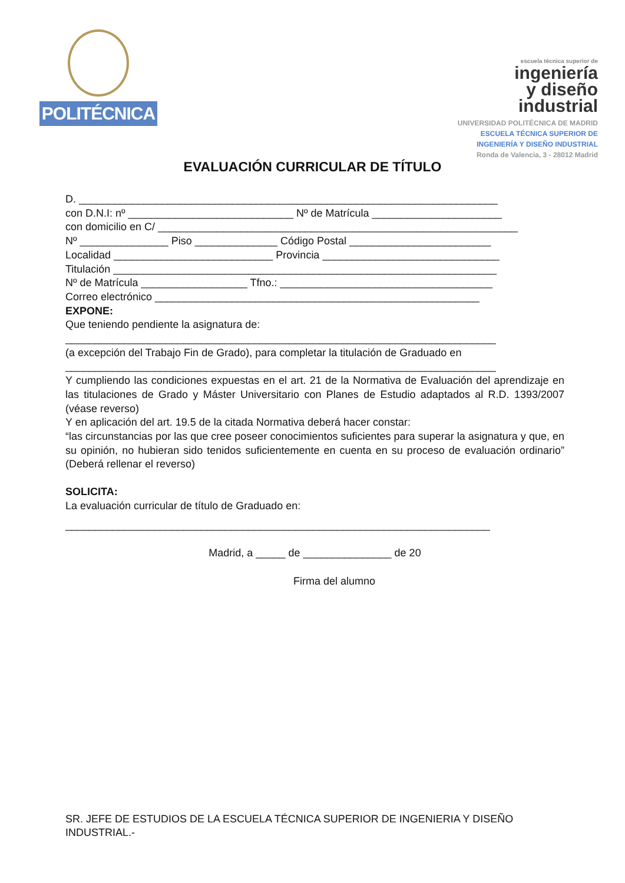POLITÉCNICA
escuela técnica superior de
ingeniería
y diseño
industrial
UNIVERSIDAD POLITÉCNICA DE MADRID
ESCUELA TÉCNICA SUPERIOR DE
INGENIERÍA Y DISEÑO INDUSTRIAL
Ronda de Valencia, 3 - 28012 Madrid
EVALUACIÓN CURRICULAR DE TÍTULO
D. _______________________________________________________________________
con D.N.I: nº ____________________________ Nº de Matrícula ______________________
con domicilio en C/ _____________________________________________________________
Nº _______________ Piso ______________ Código Postal ________________________
Localidad ___________________________ Provincia ______________________________
Titulación _________________________________________________________________
Nº de Matrícula __________________ Tfno.: ____________________________________
Correo electrónico _______________________________________________________
EXPONE:
Que teniendo pendiente la asignatura de:
_________________________________________________________________________
(a excepción del Trabajo Fin de Grado), para completar la titulación de Graduado en
_________________________________________________________________________
Y cumpliendo las condiciones expuestas en el art. 21 de la Normativa de Evaluación del aprendizaje en las titulaciones de Grado y Máster Universitario con Planes de Estudio adaptados al R.D. 1393/2007 (véase reverso)
Y en aplicación del art. 19.5 de la citada Normativa deberá hacer constar:
“las circunstancias por las que cree poseer conocimientos suficientes para superar la asignatura y que, en su opinión, no hubieran sido tenidos suficientemente en cuenta en su proceso de evaluación ordinario” (Deberá rellenar el reverso)
SOLICITA:
La evaluación curricular de título de Graduado en:
________________________________________________________________________
Madrid, a _____ de _______________ de 20
Firma del alumno
SR. JEFE DE ESTUDIOS DE LA ESCUELA TÉCNICA SUPERIOR DE INGENIERIA Y DISEÑO INDUSTRIAL.-